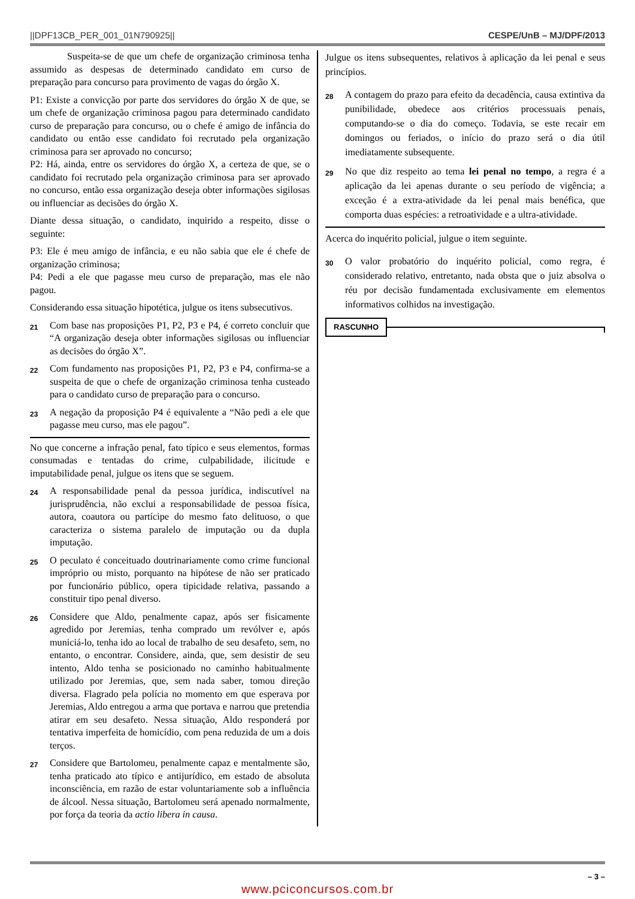||DPF13CB_PER_001_01N790925|| CESPE/UnB – MJ/DPF/2013
Suspeita-se de que um chefe de organização criminosa tenha assumido as despesas de determinado candidato em curso de preparação para concurso para provimento de vagas do órgão X.
P1: Existe a convicção por parte dos servidores do órgão X de que, se um chefe de organização criminosa pagou para determinado candidato curso de preparação para concurso, ou o chefe é amigo de infância do candidato ou então esse candidato foi recrutado pela organização criminosa para ser aprovado no concurso;
P2: Há, ainda, entre os servidores do órgão X, a certeza de que, se o candidato foi recrutado pela organização criminosa para ser aprovado no concurso, então essa organização deseja obter informações sigilosas ou influenciar as decisões do órgão X.
Diante dessa situação, o candidato, inquirido a respeito, disse o seguinte:
P3: Ele é meu amigo de infância, e eu não sabia que ele é chefe de organização criminosa;
P4: Pedi a ele que pagasse meu curso de preparação, mas ele não pagou.
Considerando essa situação hipotética, julgue os itens subsecutivos.
21 Com base nas proposições P1, P2, P3 e P4, é correto concluir que “A organização deseja obter informações sigilosas ou influenciar as decisões do órgão X”.
22 Com fundamento nas proposições P1, P2, P3 e P4, confirma-se a suspeita de que o chefe de organização criminosa tenha custeado para o candidato curso de preparação para o concurso.
23 A negação da proposição P4 é equivalente a “Não pedi a ele que pagasse meu curso, mas ele pagou”.
No que concerne a infração penal, fato típico e seus elementos, formas consumadas e tentadas do crime, culpabilidade, ilicitude e imputabilidade penal, julgue os itens que se seguem.
24 A responsabilidade penal da pessoa jurídica, indiscutível na jurisprudência, não exclui a responsabilidade de pessoa física, autora, coautora ou partícipe do mesmo fato delituoso, o que caracteriza o sistema paralelo de imputação ou da dupla imputação.
25 O peculato é conceituado doutrinariamente como crime funcional impróprio ou misto, porquanto na hipótese de não ser praticado por funcionário público, opera tipicidade relativa, passando a constituir tipo penal diverso.
26 Considere que Aldo, penalmente capaz, após ser fisicamente agredido por Jeremias, tenha comprado um revólver e, após municiá-lo, tenha ido ao local de trabalho de seu desafeto, sem, no entanto, o encontrar. Considere, ainda, que, sem desistir de seu intento, Aldo tenha se posicionado no caminho habitualmente utilizado por Jeremias, que, sem nada saber, tomou direção diversa. Flagrado pela polícia no momento em que esperava por Jeremias, Aldo entregou a arma que portava e narrou que pretendia atirar em seu desafeto. Nessa situação, Aldo responderá por tentativa imperfeita de homicídio, com pena reduzida de um a dois terços.
27 Considere que Bartolomeu, penalmente capaz e mentalmente são, tenha praticado ato típico e antijurídico, em estado de absoluta inconsciência, em razão de estar voluntariamente sob a influência de álcool. Nessa situação, Bartolomeu será apenado normalmente, por força da teoria da actio libera in causa.
Julgue os itens subsequentes, relativos à aplicação da lei penal e seus princípios.
28 A contagem do prazo para efeito da decadência, causa extintiva da punibilidade, obedece aos critérios processuais penais, computando-se o dia do começo. Todavia, se este recair em domingos ou feriados, o início do prazo será o dia útil imediatamente subsequente.
29 No que diz respeito ao tema lei penal no tempo, a regra é a aplicação da lei apenas durante o seu período de vigência; a exceção é a extra-atividade da lei penal mais benéfica, que comporta duas espécies: a retroatividade e a ultra-atividade.
Acerca do inquérito policial, julgue o item seguinte.
30 O valor probatório do inquérito policial, como regra, é considerado relativo, entretanto, nada obsta que o juiz absolva o réu por decisão fundamentada exclusivamente em elementos informativos colhidos na investigação.
RASCUNHO
– 3 –
www.pciconcursos.com.br